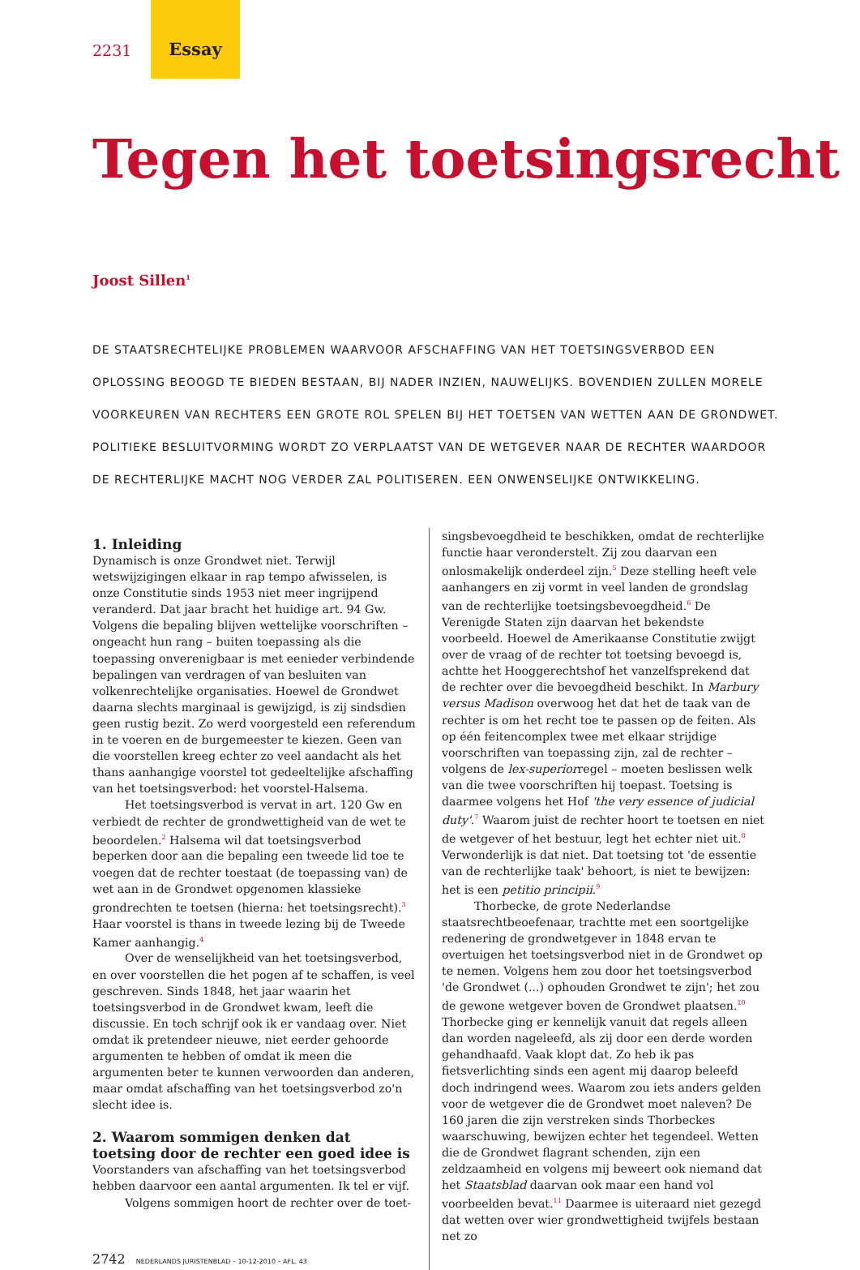2231
Essay
Tegen het toetsingsrecht
Joost Sillen<sup>1</sup>
DE STAATSRECHTELIJKE PROBLEMEN WAARVOOR AFSCHAFFING VAN HET TOETSINGSVERBOD EEN OPLOSSING BEOOGD TE BIEDEN BESTAAN, BIJ NADER INZIEN, NAUWELIJKS. BOVENDIEN ZULLEN MORELE VOORKEUREN VAN RECHTERS EEN GROTE ROL SPELEN BIJ HET TOETSEN VAN WETTEN AAN DE GRONDWET. POLITIEKE BESLUITVORMING WORDT ZO VERPLAATST VAN DE WETGEVER NAAR DE RECHTER WAARDOOR DE RECHTERLIJKE MACHT NOG VERDER ZAL POLITISEREN. EEN ONWENSELIJKE ONTWIKKELING.
1. Inleiding
Dynamisch is onze Grondwet niet. Terwijl wetswijzigingen elkaar in rap tempo afwisselen, is onze Constitutie sinds 1953 niet meer ingrijpend veranderd. Dat jaar bracht het huidige art. 94 Gw. Volgens die bepaling blijven wettelijke voorschriften – ongeacht hun rang – buiten toepassing als die toepassing onverenigbaar is met eenieder verbindende bepalingen van verdragen of van besluiten van volkenrechtelijke organisaties. Hoewel de Grondwet daarna slechts marginaal is gewijzigd, is zij sindsdien geen rustig bezit. Zo werd voorgesteld een referendum in te voeren en de burgemeester te kiezen. Geen van die voorstellen kreeg echter zo veel aandacht als het thans aanhangige voorstel tot gedeeltelijke afschaffing van het toetsingsverbod: het voorstel-Halsema.
Het toetsingsverbod is vervat in art. 120 Gw en verbiedt de rechter de grondwettigheid van de wet te beoordelen.<sup>2</sup> Halsema wil dat toetsingsverbod beperken door aan die bepaling een tweede lid toe te voegen dat de rechter toestaat (de toepassing van) de wet aan in de Grondwet opgenomen klassieke grondrechten te toetsen (hierna: het toetsingsrecht).<sup>3</sup> Haar voorstel is thans in tweede lezing bij de Tweede Kamer aanhangig.<sup>4</sup>
Over de wenselijkheid van het toetsingsverbod, en over voorstellen die het pogen af te schaffen, is veel geschreven. Sinds 1848, het jaar waarin het toetsingsverbod in de Grondwet kwam, leeft die discussie. En toch schrijf ook ik er vandaag over. Niet omdat ik pretendeer nieuwe, niet eerder gehoorde argumenten te hebben of omdat ik meen die argumenten beter te kunnen verwoorden dan anderen, maar omdat afschaffing van het toetsingsverbod zo'n slecht idee is.
2. Waarom sommigen denken dat toetsing door de rechter een goed idee is
Voorstanders van afschaffing van het toetsingsverbod hebben daarvoor een aantal argumenten. Ik tel er vijf.
Volgens sommigen hoort de rechter over de toet-
2742 NEDERLANDS JURISTENBLAD – 10-12-2010 – AFL. 43
singsbevoegdheid te beschikken, omdat de rechterlijke functie haar veronderstelt. Zij zou daarvan een onlosmakelijk onderdeel zijn.<sup>5</sup> Deze stelling heeft vele aanhangers en zij vormt in veel landen de grondslag van de rechterlijke toetsingsbevoegdheid.<sup>6</sup> De Verenigde Staten zijn daarvan het bekendste voorbeeld. Hoewel de Amerikaanse Constitutie zwijgt over de vraag of de rechter tot toetsing bevoegd is, achtte het Hooggerechtshof het vanzelfsprekend dat de rechter over die bevoegdheid beschikt. In Marbury versus Madison overwoog het dat het de taak van de rechter is om het recht toe te passen op de feiten. Als op één feitencomplex twee met elkaar strijdige voorschriften van toepassing zijn, zal de rechter – volgens de lex-superiorregel – moeten beslissen welk van die twee voorschriften hij toepast. Toetsing is daarmee volgens het Hof 'the very essence of judicial duty'.<sup>7</sup> Waarom juist de rechter hoort te toetsen en niet de wetgever of het bestuur, legt het echter niet uit.<sup>8</sup> Verwonderlijk is dat niet. Dat toetsing tot 'de essentie van de rechterlijke taak' behoort, is niet te bewijzen: het is een petitio principii.<sup>9</sup>
Thorbecke, de grote Nederlandse staatsrechtbeoefenaar, trachtte met een soortgelijke redenering de grondwetgever in 1848 ervan te overtuigen het toetsingsverbod niet in de Grondwet op te nemen. Volgens hem zou door het toetsingsverbod 'de Grondwet (...) ophouden Grondwet te zijn'; het zou de gewone wetgever boven de Grondwet plaatsen.<sup>10</sup> Thorbecke ging er kennelijk vanuit dat regels alleen dan worden nageleefd, als zij door een derde worden gehandhaafd. Vaak klopt dat. Zo heb ik pas fietsverlichting sinds een agent mij daarop beleefd doch indringend wees. Waarom zou iets anders gelden voor de wetgever die de Grondwet moet naleven? De 160 jaren die zijn verstreken sinds Thorbeckes waarschuwing, bewijzen echter het tegendeel. Wetten die de Grondwet flagrant schenden, zijn een zeldzaamheid en volgens mij beweert ook niemand dat het Staatsblad daarvan ook maar een hand vol voorbeelden bevat.<sup>11</sup> Daarmee is uiteraard niet gezegd dat wetten over wier grondwettigheid twijfels bestaan net zo